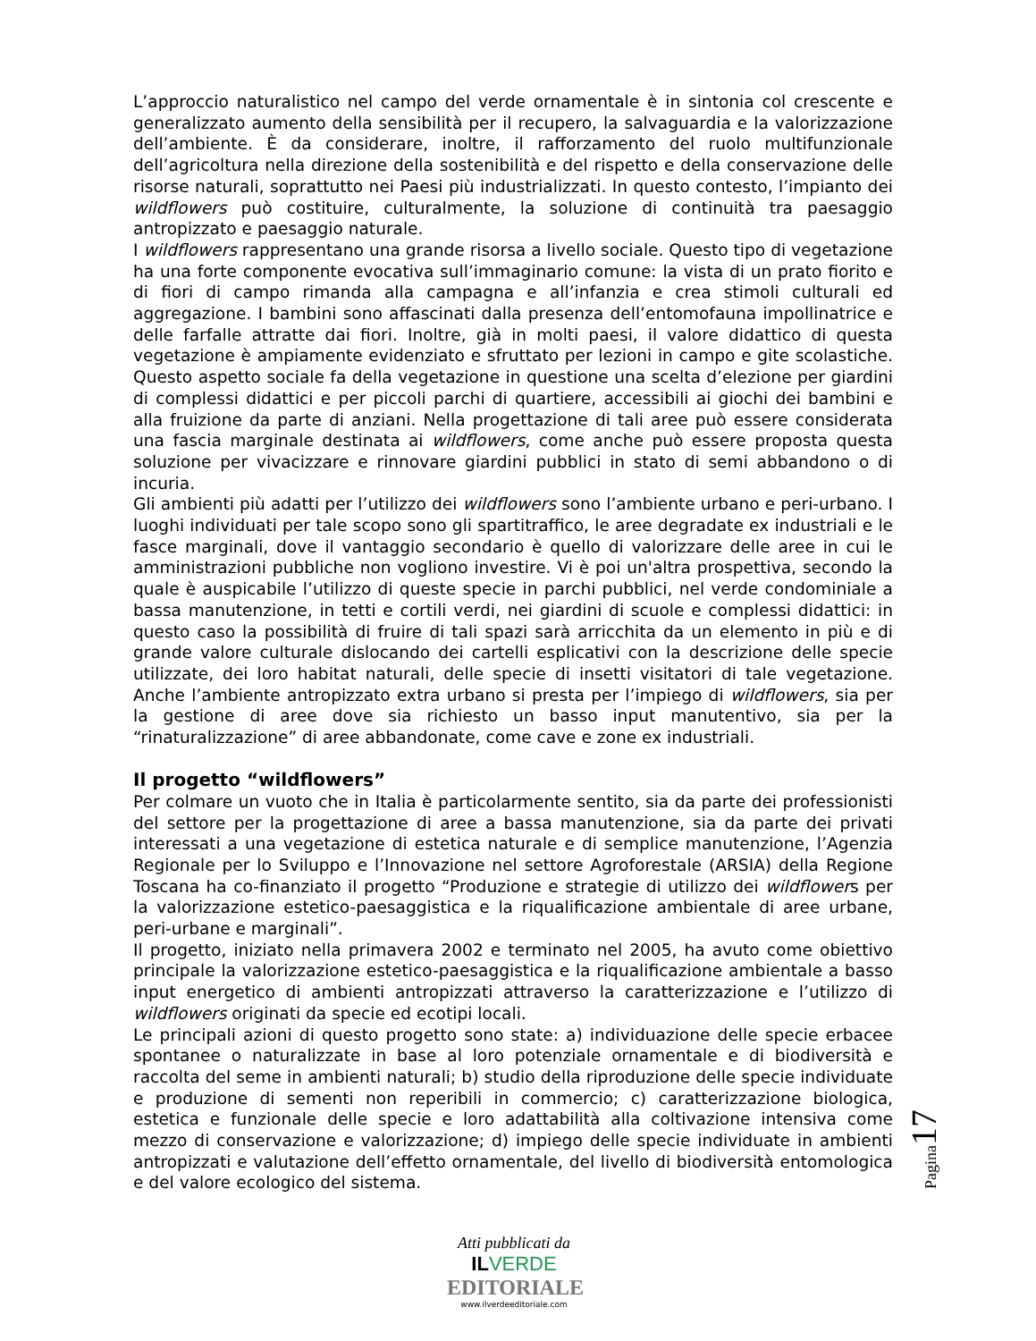L’approccio naturalistico nel campo del verde ornamentale è in sintonia col crescente e generalizzato aumento della sensibilità per il recupero, la salvaguardia e la valorizzazione dell’ambiente. È da considerare, inoltre, il rafforzamento del ruolo multifunzionale dell’agricoltura nella direzione della sostenibilità e del rispetto e della conservazione delle risorse naturali, soprattutto nei Paesi più industrializzati. In questo contesto, l’impianto dei wildflowers può costituire, culturalmente, la soluzione di continuità tra paesaggio antropizzato e paesaggio naturale.
I wildflowers rappresentano una grande risorsa a livello sociale. Questo tipo di vegetazione ha una forte componente evocativa sull’immaginario comune: la vista di un prato fiorito e di fiori di campo rimanda alla campagna e all’infanzia e crea stimoli culturali ed aggregazione. I bambini sono affascinati dalla presenza dell’entomofauna impollinatrice e delle farfalle attratte dai fiori. Inoltre, già in molti paesi, il valore didattico di questa vegetazione è ampiamente evidenziato e sfruttato per lezioni in campo e gite scolastiche. Questo aspetto sociale fa della vegetazione in questione una scelta d’elezione per giardini di complessi didattici e per piccoli parchi di quartiere, accessibili ai giochi dei bambini e alla fruizione da parte di anziani. Nella progettazione di tali aree può essere considerata una fascia marginale destinata ai wildflowers, come anche può essere proposta questa soluzione per vivacizzare e rinnovare giardini pubblici in stato di semi abbandono o di incuria.
Gli ambienti più adatti per l’utilizzo dei wildflowers sono l’ambiente urbano e peri-urbano. I luoghi individuati per tale scopo sono gli spartitraffico, le aree degradate ex industriali e le fasce marginali, dove il vantaggio secondario è quello di valorizzare delle aree in cui le amministrazioni pubbliche non vogliono investire. Vi è poi un'altra prospettiva, secondo la quale è auspicabile l’utilizzo di queste specie in parchi pubblici, nel verde condominiale a bassa manutenzione, in tetti e cortili verdi, nei giardini di scuole e complessi didattici: in questo caso la possibilità di fruire di tali spazi sarà arricchita da un elemento in più e di grande valore culturale dislocando dei cartelli esplicativi con la descrizione delle specie utilizzate, dei loro habitat naturali, delle specie di insetti visitatori di tale vegetazione. Anche l’ambiente antropizzato extra urbano si presta per l’impiego di wildflowers, sia per la gestione di aree dove sia richiesto un basso input manutentivo, sia per la “rinaturalizzazione” di aree abbandonate, come cave e zone ex industriali.
Il progetto “wildflowers”
Per colmare un vuoto che in Italia è particolarmente sentito, sia da parte dei professionisti del settore per la progettazione di aree a bassa manutenzione, sia da parte dei privati interessati a una vegetazione di estetica naturale e di semplice manutenzione, l’Agenzia Regionale per lo Sviluppo e l’Innovazione nel settore Agroforestale (ARSIA) della Regione Toscana ha co-finanziato il progetto “Produzione e strategie di utilizzo dei wildflowers per la valorizzazione estetico-paesaggistica e la riqualificazione ambientale di aree urbane, peri-urbane e marginali”.
Il progetto, iniziato nella primavera 2002 e terminato nel 2005, ha avuto come obiettivo principale la valorizzazione estetico-paesaggistica e la riqualificazione ambientale a basso input energetico di ambienti antropizzati attraverso la caratterizzazione e l’utilizzo di wildflowers originati da specie ed ecotipi locali.
Le principali azioni di questo progetto sono state: a) individuazione delle specie erbacee spontanee o naturalizzate in base al loro potenziale ornamentale e di biodiversità e raccolta del seme in ambienti naturali; b) studio della riproduzione delle specie individuate e produzione di sementi non reperibili in commercio; c) caratterizzazione biologica, estetica e funzionale delle specie e loro adattabilità alla coltivazione intensiva come mezzo di conservazione e valorizzazione; d) impiego delle specie individuate in ambienti antropizzati e valutazione dell’effetto ornamentale, del livello di biodiversità entomologica e del valore ecologico del sistema.
Pagina 17
Atti pubblicati da
IL VERDE
EDITORIALE
www.ilverdeeditoriale.com